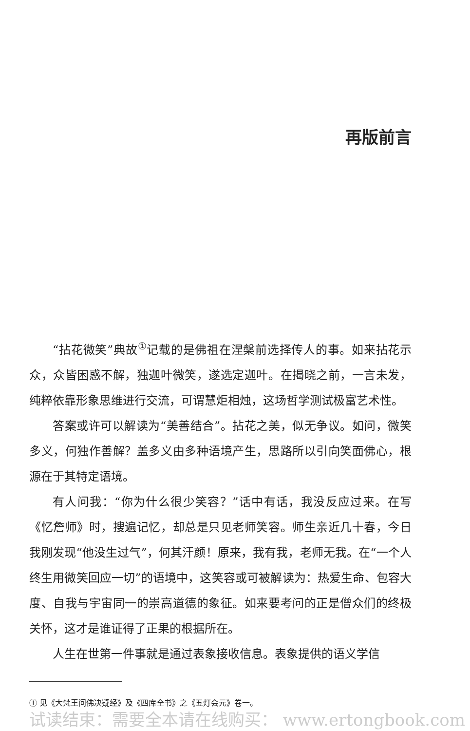再版前言
“拈花微笑”典故<sup>①</sup>记载的是佛祖在涅槃前选择传人的事。如来拈花示众，众皆困惑不解，独迦叶微笑，遂选定迦叶。在揭晓之前，一言未发，纯粹依靠形象思维进行交流，可谓慧炬相烛，这场哲学测试极富艺术性。
答案或许可以解读为“美善结合”。拈花之美，似无争议。如问，微笑多义，何独作善解？盖多义由多种语境产生，思路所以引向笑面佛心，根源在于其特定语境。
有人问我：“你为什么很少笑容？”话中有话，我没反应过来。在写《忆詹师》时，搜遍记忆，却总是只见老师笑容。师生亲近几十春，今日我刚发现“他没生过气”，何其汗颜！原来，我有我，老师无我。在“一个人终生用微笑回应一切”的语境中，这笑容或可被解读为：热爱生命、包容大度、自我与宇宙同一的崇高道德的象征。如来要考问的正是僧众们的终极关怀，这才是谁证得了正果的根据所在。
人生在世第一件事就是通过表象接收信息。表象提供的语义学信
① 见《大梵王问佛决疑经》及《四库全书》之《五灯会元》卷一。
试读结束：需要全本请在线购买： www.ertongbook.com